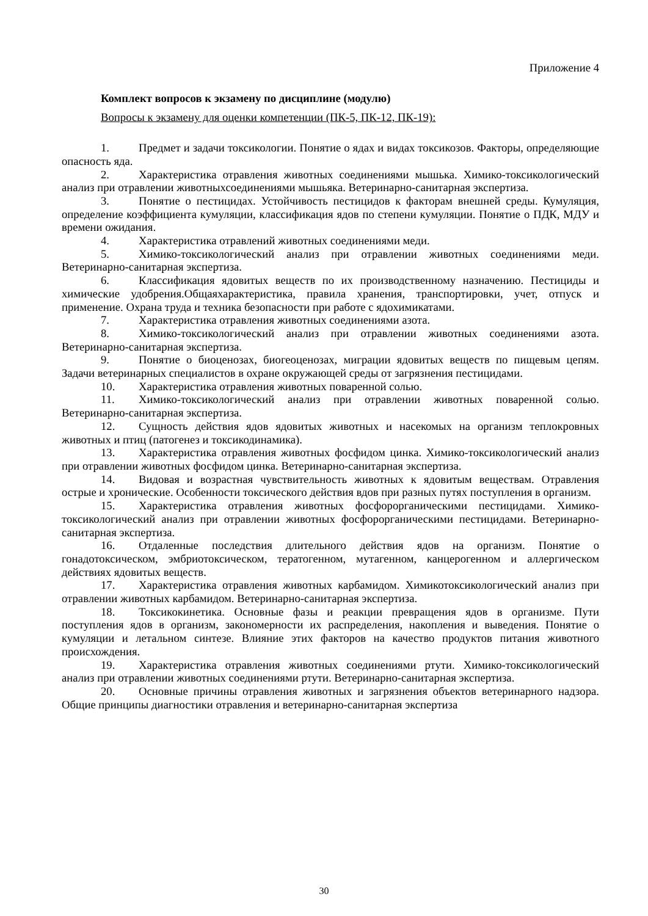Приложение 4
Комплект вопросов к экзамену по дисциплине (модулю)
Вопросы к экзамену для оценки компетенции (ПК-5, ПК-12, ПК-19):
1. Предмет и задачи токсикологии. Понятие о ядах и видах токсикозов. Факторы, определяющие опасность яда.
2. Характеристика отравления животных соединениями мышька. Химико-токсикологический анализ при отравлении животныхсоединениями мышьяка. Ветеринарно-санитарная экспертиза.
3. Понятие о пестицидах. Устойчивость пестицидов к факторам внешней среды. Кумуляция, определение коэффициента кумуляции, классификация ядов по степени кумуляции. Понятие о ПДК, МДУ и времени ожидания.
4. Характеристика отравлений животных соединениями меди.
5. Химико-токсикологический анализ при отравлении животных соединениями меди. Ветеринарно-санитарная экспертиза.
6. Классификация ядовитых веществ по их производственному назначению. Пестициды и химические удобрения.Общаяхарактеристика, правила хранения, транспортировки, учет, отпуск и применение. Охрана труда и техника безопасности при работе с ядохимикатами.
7. Характеристика отравления животных соединениями азота.
8. Химико-токсикологический анализ при отравлении животных соединениями азота. Ветеринарно-санитарная экспертиза.
9. Понятие о биоценозах, биогеоценозах, миграции ядовитых веществ по пищевым цепям. Задачи ветеринарных специалистов в охране окружающей среды от загрязнения пестицидами.
10. Характеристика отравления животных поваренной солью.
11. Химико-токсикологический анализ при отравлении животных поваренной солью. Ветеринарно-санитарная экспертиза.
12. Сущность действия ядов ядовитых животных и насекомых на организм теплокровных животных и птиц (патогенез и токсикодинамика).
13. Характеристика отравления животных фосфидом цинка. Химико-токсикологический анализ при отравлении животных фосфидом цинка. Ветеринарно-санитарная экспертиза.
14. Видовая и возрастная чувствительность животных к ядовитым веществам. Отравления острые и хронические. Особенности токсического действия вдов при разных путях поступления в организм.
15. Характеристика отравления животных фосфорорганическими пестицидами. Химико-токсикологический анализ при отравлении животных фосфорорганическими пестицидами. Ветеринарно-санитарная экспертиза.
16. Отдаленные последствия длительного действия ядов на организм. Понятие о гонадотоксическом, эмбриотоксическом, тератогенном, мутагенном, канцерогенном и аллергическом действиях ядовитых веществ.
17. Характеристика отравления животных карбамидом. Химикотоксикологический анализ при отравлении животных карбамидом. Ветеринарно-санитарная экспертиза.
18. Токсикокинетика. Основные фазы и реакции превращения ядов в организме. Пути поступления ядов в организм, закономерности их распределения, накопления и выведения. Понятие о кумуляции и летальном синтезе. Влияние этих факторов на качество продуктов питания животного происхождения.
19. Характеристика отравления животных соединениями ртути. Химико-токсикологический анализ при отравлении животных соединениями ртути. Ветеринарно-санитарная экспертиза.
20. Основные причины отравления животных и загрязнения объектов ветеринарного надзора. Общие принципы диагностики отравления и ветеринарно-санитарная экспертиза
30